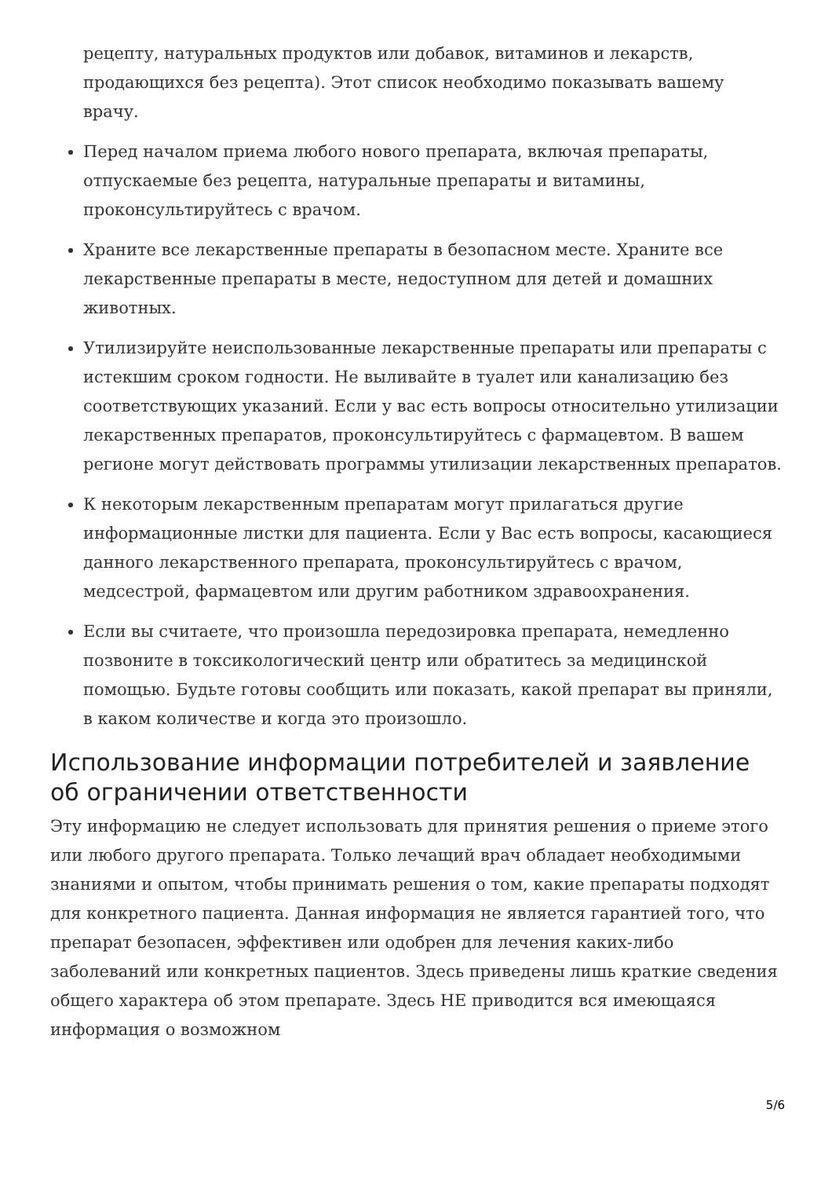рецепту, натуральных продуктов или добавок, витаминов и лекарств, продающихся без рецепта). Этот список необходимо показывать вашему врачу.
Перед началом приема любого нового препарата, включая препараты, отпускаемые без рецепта, натуральные препараты и витамины, проконсультируйтесь с врачом.
Храните все лекарственные препараты в безопасном месте. Храните все лекарственные препараты в месте, недоступном для детей и домашних животных.
Утилизируйте неиспользованные лекарственные препараты или препараты с истекшим сроком годности. Не выливайте в туалет или канализацию без соответствующих указаний. Если у вас есть вопросы относительно утилизации лекарственных препаратов, проконсультируйтесь с фармацевтом. В вашем регионе могут действовать программы утилизации лекарственных препаратов.
К некоторым лекарственным препаратам могут прилагаться другие информационные листки для пациента. Если у Вас есть вопросы, касающиеся данного лекарственного препарата, проконсультируйтесь с врачом, медсестрой, фармацевтом или другим работником здравоохранения.
Если вы считаете, что произошла передозировка препарата, немедленно позвоните в токсикологический центр или обратитесь за медицинской помощью. Будьте готовы сообщить или показать, какой препарат вы приняли, в каком количестве и когда это произошло.
Использование информации потребителей и заявление об ограничении ответственности
Эту информацию не следует использовать для принятия решения о приеме этого или любого другого препарата. Только лечащий врач обладает необходимыми знаниями и опытом, чтобы принимать решения о том, какие препараты подходят для конкретного пациента. Данная информация не является гарантией того, что препарат безопасен, эффективен или одобрен для лечения каких-либо заболеваний или конкретных пациентов. Здесь приведены лишь краткие сведения общего характера об этом препарате. Здесь НЕ приводится вся имеющаяся информация о возможном
5/6